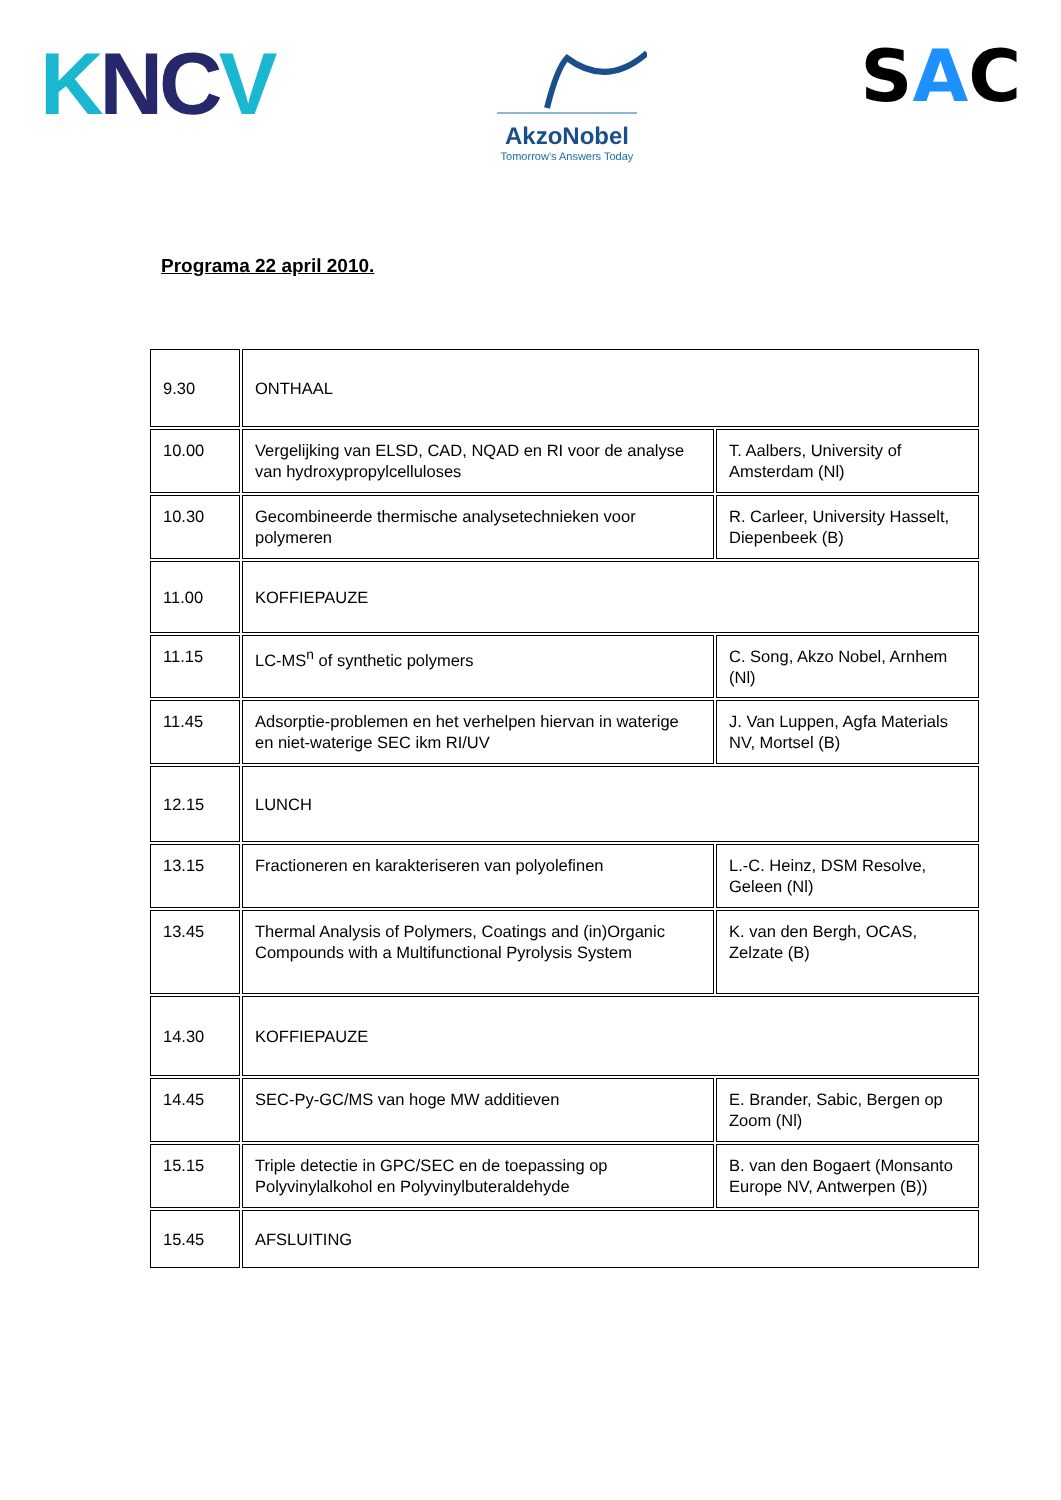KNC V
AkzoNobel
Tomorrow's Answers Today
SAC
Programa 22 april 2010.
| 9.30 | ONTHAAL | |
| 10.00 | Vergelijking van ELSD, CAD, NQAD en RI voor de analyse van hydroxypropylcelluloses | T. Aalbers, University of Amsterdam (Nl) |
| 10.30 | Gecombineerde thermische analysetechnieken voor polymeren | R. Carleer, University Hasselt, Diepenbeek (B) |
| 11.00 | KOFFIEPAUZE | |
| 11.15 | LC-MS<sup>n</sup> of synthetic polymers | C. Song, Akzo Nobel, Arnhem (Nl) |
| 11.45 | Adsorptie-problemen en het verhelpen hiervan in waterige en niet-waterige SEC ikm RI/UV | J. Van Luppen, Agfa Materials NV, Mortsel (B) |
| 12.15 | LUNCH | |
| 13.15 | Fractioneren en karakteriseren van polyolefinen | L.-C. Heinz, DSM Resolve, Geleen (Nl) |
| 13.45 | Thermal Analysis of Polymers, Coatings and (in)Organic Compounds with a Multifunctional Pyrolysis System | K. van den Bergh, OCAS, Zelzate (B) |
| 14.30 | KOFFIEPAUZE | |
| 14.45 | SEC-Py-GC/MS van hoge MW additieven | E. Brander, Sabic, Bergen op Zoom (Nl) |
| 15.15 | Triple detectie in GPC/SEC en de toepassing op Polyvinylalkohol en Polyvinylbuteraldehyde | B. van den Bogaert (Monsanto Europe NV, Antwerpen (B)) |
| 15.45 | AFSLUITING | |